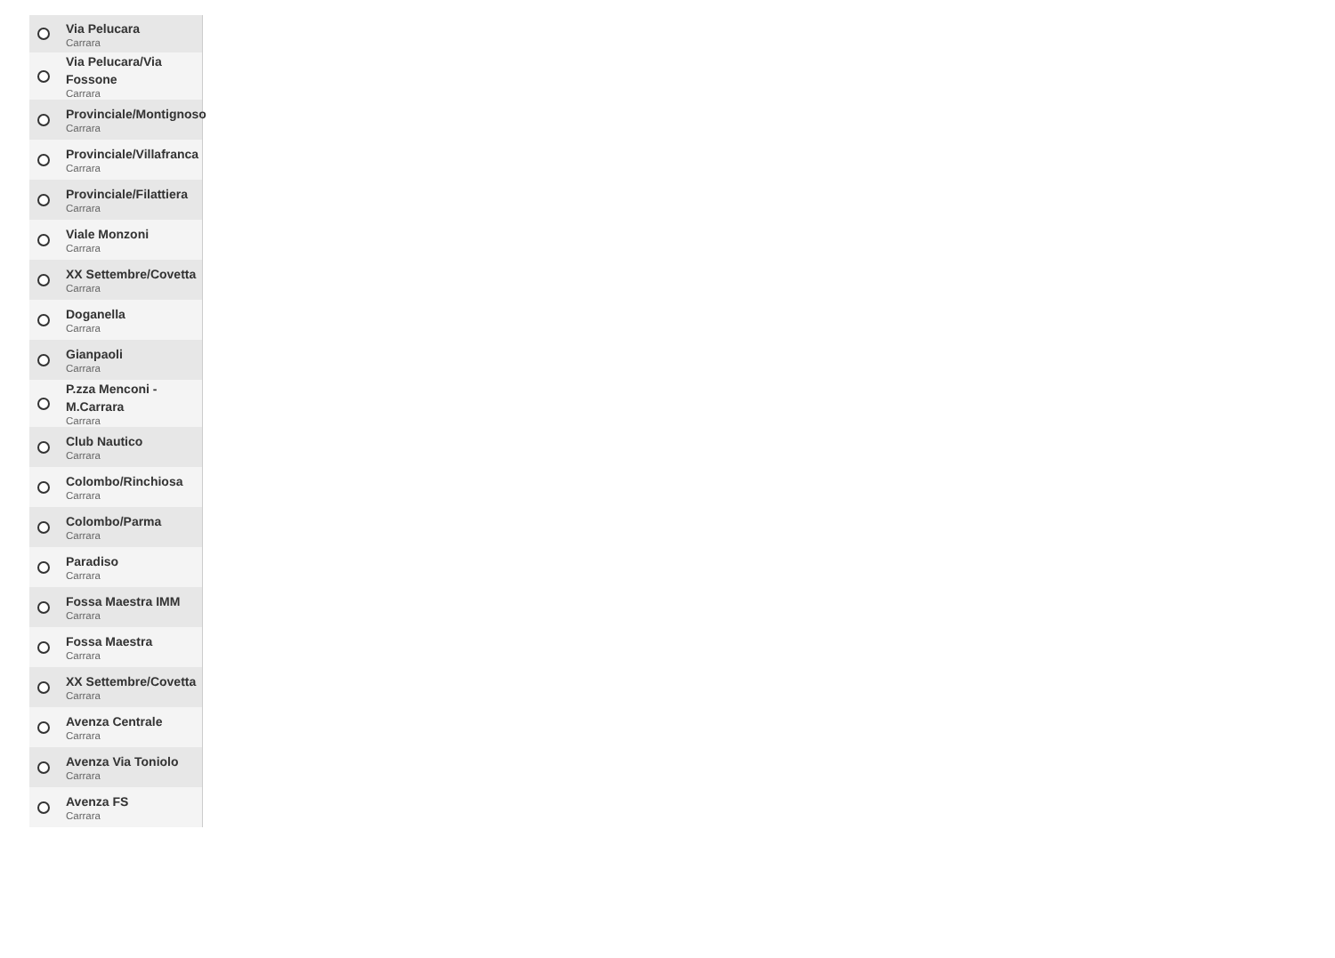Via Pelucara
Carrara
Via Pelucara/Via
Fossone
Carrara
Provinciale/Montignoso
Carrara
Provinciale/Villafranca
Carrara
Provinciale/Filattiera
Carrara
Viale Monzoni
Carrara
XX Settembre/Covetta
Carrara
Doganella
Carrara
Gianpaoli
Carrara
P.zza Menconi -
M.Carrara
Carrara
Club Nautico
Carrara
Colombo/Rinchiosa
Carrara
Colombo/Parma
Carrara
Paradiso
Carrara
Fossa Maestra IMM
Carrara
Fossa Maestra
Carrara
XX Settembre/Covetta
Carrara
Avenza Centrale
Carrara
Avenza Via Toniolo
Carrara
Avenza FS
Carrara